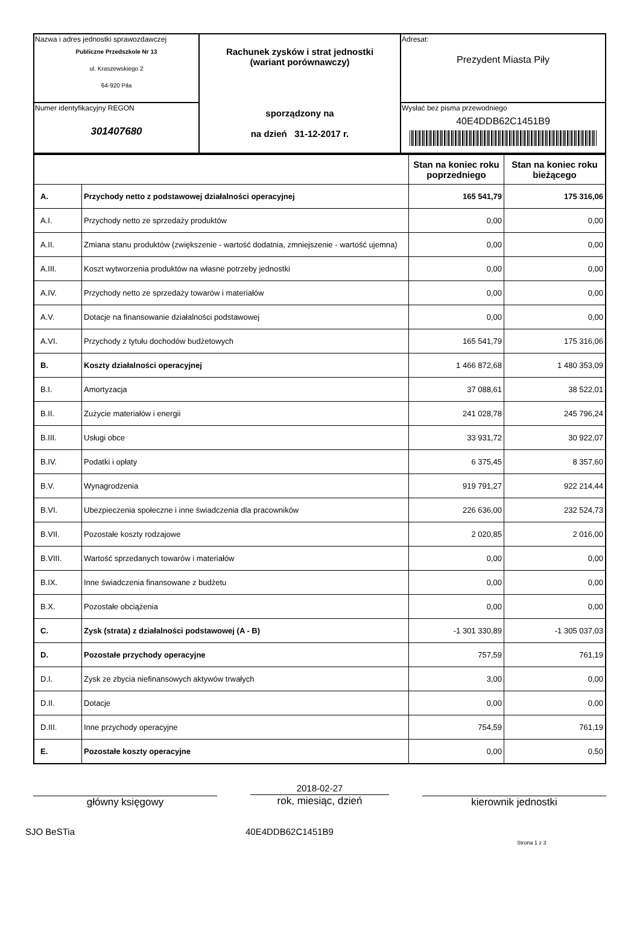| Nazwa i adres jednostki sprawozdawczej Publiczne Przedszkole Nr 13 ul. Kraszewskiego 2 64-920 Piła | Rachunek zysków i strat jednostki (wariant porównawczy) sporządzony na na dzień 31-12-2017 r. | Adresat: Prezydent Miasta Piły |
| Numer identyfikacyjny REGON 301407680 | | Wysłać bez pisma przewodniego 40E4DDB62C1451B9 |
| | | Stan na koniec roku poprzedniego | Stan na koniec roku bieżącego |
| A. | Przychody netto z podstawowej działalności operacyjnej | 165 541,79 | 175 316,06 |
| A.I. | Przychody netto ze sprzedaży produktów | 0,00 | 0,00 |
| A.II. | Zmiana stanu produktów (zwiększenie - wartość dodatnia, zmniejszenie - wartość ujemna) | 0,00 | 0,00 |
| A.III. | Koszt wytworzenia produktów na własne potrzeby jednostki | 0,00 | 0,00 |
| A.IV. | Przychody netto ze sprzedaży towarów i materiałów | 0,00 | 0,00 |
| A.V. | Dotacje na finansowanie działalności podstawowej | 0,00 | 0,00 |
| A.VI. | Przychody z tytułu dochodów budżetowych | 165 541,79 | 175 316,06 |
| B. | Koszty działalności operacyjnej | 1 466 872,68 | 1 480 353,09 |
| B.I. | Amortyzacja | 37 088,61 | 38 522,01 |
| B.II. | Zużycie materiałów i energii | 241 028,78 | 245 796,24 |
| B.III. | Usługi obce | 33 931,72 | 30 922,07 |
| B.IV. | Podatki i opłaty | 6 375,45 | 8 357,60 |
| B.V. | Wynagrodzenia | 919 791,27 | 922 214,44 |
| B.VI. | Ubezpieczenia społeczne i inne świadczenia dla pracowników | 226 636,00 | 232 524,73 |
| B.VII. | Pozostałe koszty rodzajowe | 2 020,85 | 2 016,00 |
| B.VIII. | Wartość sprzedanych towarów i materiałów | 0,00 | 0,00 |
| B.IX. | Inne świadczenia finansowane z budżetu | 0,00 | 0,00 |
| B.X. | Pozostałe obciążenia | 0,00 | 0,00 |
| C. | Zysk (strata) z działalności podstawowej (A - B) | -1 301 330,89 | -1 305 037,03 |
| D. | Pozostałe przychody operacyjne | 757,59 | 761,19 |
| D.I. | Zysk ze zbycia niefinansowych aktywów trwałych | 3,00 | 0,00 |
| D.II. | Dotacje | 0,00 | 0,00 |
| D.III. | Inne przychody operacyjne | 754,59 | 761,19 |
| E. | Pozostałe koszty operacyjne | 0,00 | 0,50 |
główny księgowy
2018-02-27
rok, miesiąc, dzień
kierownik jednostki
SJO BeSTia 40E4DDB62C1451B9
Strona 1 z 3